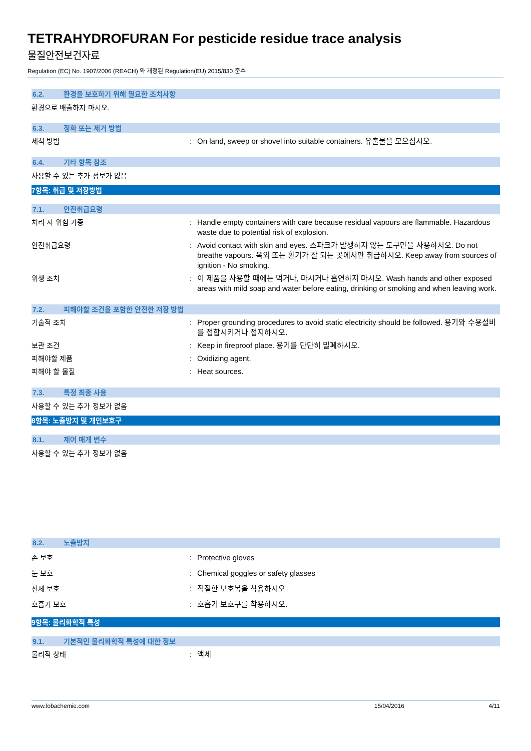TETRAHYDROFURAN For pesticide residue trace analysis
물질안전보건자료
Regulation (EC) No. 1907/2006 (REACH) 와 개정된 Regulation(EU) 2015/830 준수
6.2. 환경을 보호하기 위해 필요한 조치사항
환경으로 배출하지 마시오.
6.3. 정화 또는 제거 방법
세척 방법 : On land, sweep or shovel into suitable containers. 유출물을 모으십시오.
6.4. 기타 항목 참조
사용할 수 있는 추가 정보가 없음
7항목: 취급 및 저장방법
7.1. 안전취급요령
처리 시 위험 가중 : Handle empty containers with care because residual vapours are flammable. Hazardous waste due to potential risk of explosion.
안전취급요령 : Avoid contact with skin and eyes. 스파크가 발생하지 않는 도구만을 사용하시오. Do not breathe vapours. 옥외 또는 환기가 잘 되는 곳에서만 취급하시오. Keep away from sources of ignition - No smoking.
위생 조치 : 이 제품을 사용할 때에는 먹거나, 마시거나 흡연하지 마시오. Wash hands and other exposed areas with mild soap and water before eating, drinking or smoking and when leaving work.
7.2. 피해야할 조건을 포함한 안전한 저장 방법
기술적 조치 : Proper grounding procedures to avoid static electricity should be followed. 용기와 수용설비를 접합시키거나 접지하시오.
보관 조건 : Keep in fireproof place. 용기를 단단히 밀폐하시오.
피해야할 제품 : Oxidizing agent.
피해야 할 물질 : Heat sources.
7.3. 특정 최종 사용
사용할 수 있는 추가 정보가 없음
8항목: 노출방지 및 개인보호구
8.1. 제어 매개 변수
사용할 수 있는 추가 정보가 없음
8.2. 노출방지
손 보호 : Protective gloves
눈 보호 : Chemical goggles or safety glasses
신체 보호 : 적절한 보호복을 착용하시오
호흡기 보호 : 호흡기 보호구를 착용하시오.
9항목: 물리화학적 특성
9.1. 기본적인 물리화학적 특성에 대한 정보
물리적 상태 : 액체
www.lobachemie.com 15/04/2016 4/11